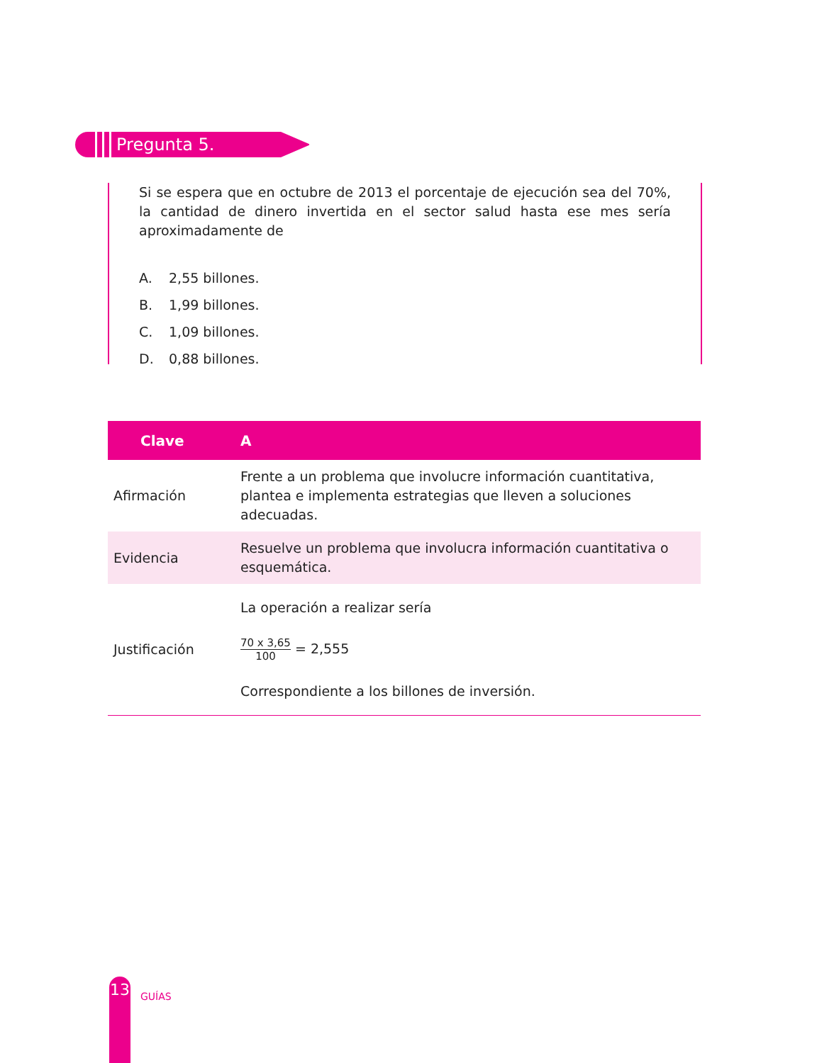Pregunta 5.
Si se espera que en octubre de 2013 el porcentaje de ejecución sea del 70%, la cantidad de dinero invertida en el sector salud hasta ese mes sería aproximadamente de
A. 2,55 billones.
B. 1,99 billones.
C. 1,09 billones.
D. 0,88 billones.
| Clave | A |
| --- | --- |
| Afirmación | Frente a un problema que involucre información cuantitativa, plantea e implementa estrategias que lleven a soluciones adecuadas. |
| Evidencia | Resuelve un problema que involucra información cuantitativa o esquemática. |
| Justificación | La operación a realizar sería 70 x 3,65 100 = 2,555 Correspondiente a los billones de inversión. |
13
GUÍAS